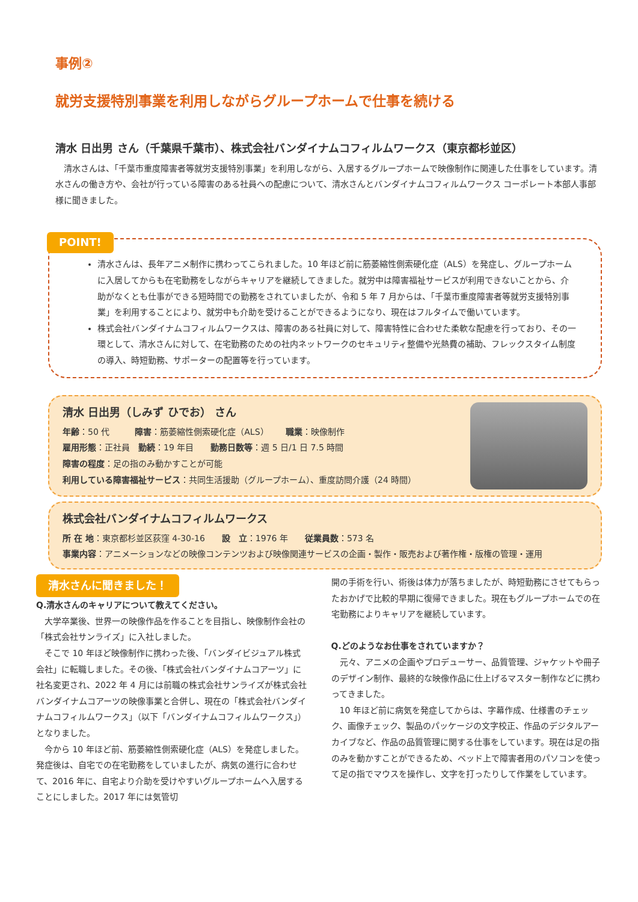事例②
就労支援特別事業を利用しながらグループホームで仕事を続ける
清水 日出男 さん（千葉県千葉市）、株式会社バンダイナムコフィルムワークス（東京都杉並区）
清水さんは、「千葉市重度障害者等就労支援特別事業」を利用しながら、入居するグループホームで映像制作に関連した仕事をしています。清水さんの働き方や、会社が行っている障害のある社員への配慮について、清水さんとバンダイナムコフィルムワークス コーポレート本部人事部様に聞きました。
POINT!
清水さんは、長年アニメ制作に携わってこられました。10 年ほど前に筋萎縮性側索硬化症（ALS）を発症し、グループホームに入居してからも在宅勤務をしながらキャリアを継続してきました。就労中は障害福祉サービスが利用できないことから、介助がなくとも仕事ができる短時間での勤務をされていましたが、令和 5 年 7 月からは、「千葉市重度障害者等就労支援特別事業」を利用することにより、就労中も介助を受けることができるようになり、現在はフルタイムで働いています。
株式会社バンダイナムコフィルムワークスは、障害のある社員に対して、障害特性に合わせた柔軟な配慮を行っており、その一環として、清水さんに対して、在宅勤務のための社内ネットワークのセキュリティ整備や光熱費の補助、フレックスタイム制度の導入、時短勤務、サポーターの配置等を行っています。
清水 日出男（しみず ひでお） さん
年齢：50 代　　　障害：筋萎縮性側索硬化症（ALS）　　職業：映像制作
雇用形態：正社員　勤続：19 年目　　勤務日数等：週 5 日/1 日 7.5 時間
障害の程度：足の指のみ動かすことが可能
利用している障害福祉サービス：共同生活援助（グループホーム）、重度訪問介護（24 時間）
株式会社バンダイナムコフィルムワークス
所 在 地：東京都杉並区荻窪 4-30-16　　設　立：1976 年　　従業員数：573 名
事業内容：アニメーションなどの映像コンテンツおよび映像関連サービスの企画・製作・販売および著作権・版権の管理・運用
清水さんに聞きました！
Q.清水さんのキャリアについて教えてください。
大学卒業後、世界一の映像作品を作ることを目指し、映像制作会社の「株式会社サンライズ」に入社しました。
そこで 10 年ほど映像制作に携わった後、「バンダイビジュアル株式会社」に転職しました。その後、「株式会社バンダイナムコアーツ」に社名変更され、2022 年 4 月には前職の株式会社サンライズが株式会社バンダイナムコアーツの映像事業と合併し、現在の「株式会社バンダイナムコフィルムワークス」（以下「バンダイナムコフィルムワークス」）となりました。
今から 10 年ほど前、筋萎縮性側索硬化症（ALS）を発症しました。発症後は、自宅での在宅勤務をしていましたが、病気の進行に合わせて、2016 年に、自宅より介助を受けやすいグループホームへ入居することにしました。2017 年には気管切
開の手術を行い、術後は体力が落ちましたが、時短勤務にさせてもらったおかげで比較的早期に復帰できました。現在もグループホームでの在宅勤務によりキャリアを継続しています。
Q.どのようなお仕事をされていますか？
元々、アニメの企画やプロデューサー、品質管理、ジャケットや冊子のデザイン制作、最終的な映像作品に仕上げるマスター制作などに携わってきました。
10 年ほど前に病気を発症してからは、字幕作成、仕様書のチェック、画像チェック、製品のパッケージの文字校正、作品のデジタルアーカイブなど、作品の品質管理に関する仕事をしています。現在は足の指のみを動かすことができるため、ベッド上で障害者用のパソコンを使って足の指でマウスを操作し、文字を打ったりして作業をしています。